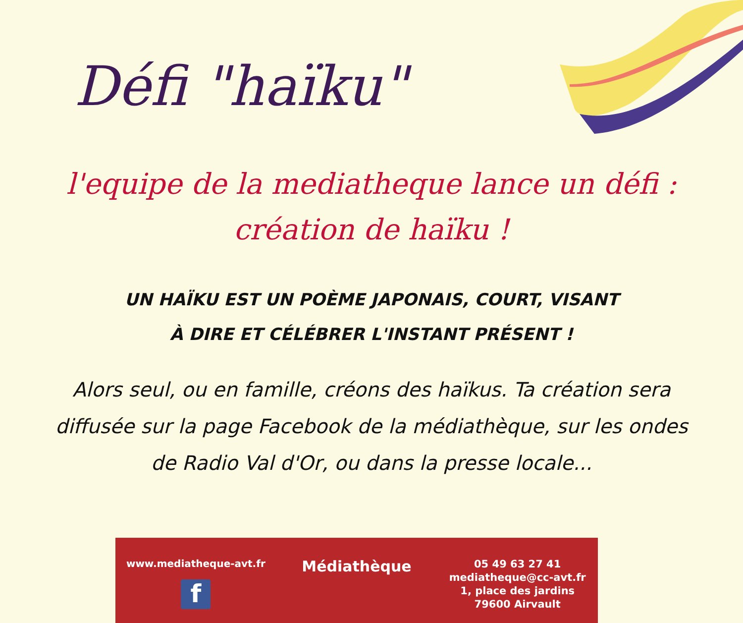Défi "haïku"
l'equipe de la mediatheque lance un défi :
création de haïku !
UN HAÏKU EST UN POÈME JAPONAIS, COURT, VISANT
À DIRE ET CÉLÉBRER L'INSTANT PRÉSENT !
Alors seul, ou en famille, créons des haïkus. Ta création sera
diffusée sur la page Facebook de la médiathèque, sur les ondes
de Radio Val d'Or, ou dans la presse locale...
www.mediatheque-avt.fr
f
Médiathèque
05 49 63 27 41
mediatheque@cc-avt.fr
1, place des jardins
79600 Airvault